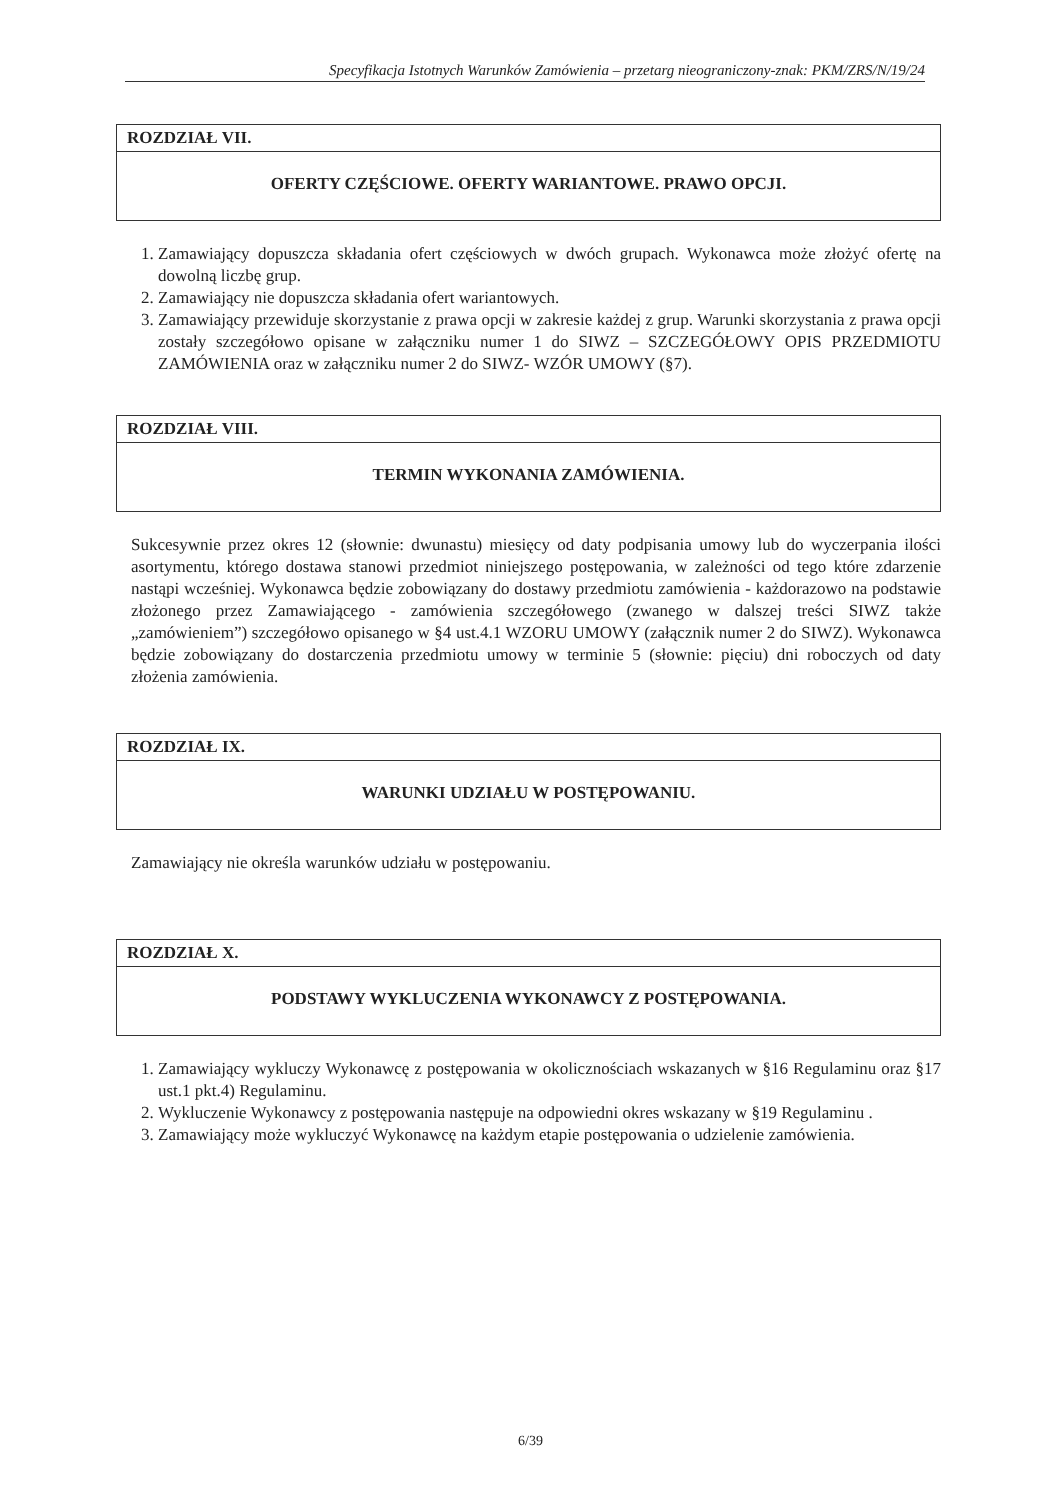Specyfikacja Istotnych Warunków Zamówienia – przetarg nieograniczony-znak: PKM/ZRS/N/19/24
ROZDZIAŁ VII.
OFERTY CZĘŚCIOWE. OFERTY WARIANTOWE. PRAWO OPCJI.
1. Zamawiający dopuszcza składania ofert częściowych w dwóch grupach. Wykonawca może złożyć ofertę na dowolną liczbę grup.
2. Zamawiający nie dopuszcza składania ofert wariantowych.
3. Zamawiający przewiduje skorzystanie z prawa opcji w zakresie każdej z grup. Warunki skorzystania z prawa opcji zostały szczegółowo opisane w załączniku numer 1 do SIWZ – SZCZEGÓŁOWY OPIS PRZEDMIOTU ZAMÓWIENIA oraz w załączniku numer 2 do SIWZ- WZÓR UMOWY (§7).
ROZDZIAŁ VIII.
TERMIN WYKONANIA ZAMÓWIENIA.
Sukcesywnie przez okres 12 (słownie: dwunastu) miesięcy od daty podpisania umowy lub do wyczerpania ilości asortymentu, którego dostawa stanowi przedmiot niniejszego postępowania, w zależności od tego które zdarzenie nastąpi wcześniej. Wykonawca będzie zobowiązany do dostawy przedmiotu zamówienia - każdorazowo na podstawie złożonego przez Zamawiającego - zamówienia szczegółowego (zwanego w dalszej treści SIWZ także „zamówieniem”) szczegółowo opisanego w §4 ust.4.1 WZORU UMOWY (załącznik numer 2 do SIWZ). Wykonawca będzie zobowiązany do dostarczenia przedmiotu umowy w terminie 5 (słownie: pięciu) dni roboczych od daty złożenia zamówienia.
ROZDZIAŁ IX.
WARUNKI UDZIAŁU W POSTĘPOWANIU.
Zamawiający nie określa warunków udziału w postępowaniu.
ROZDZIAŁ X.
PODSTAWY WYKLUCZENIA WYKONAWCY Z POSTĘPOWANIA.
1. Zamawiający wykluczy Wykonawcę z postępowania w okolicznościach wskazanych w §16 Regulaminu oraz §17 ust.1 pkt.4) Regulaminu.
2. Wykluczenie Wykonawcy z postępowania następuje na odpowiedni okres wskazany w §19 Regulaminu .
3. Zamawiający może wykluczyć Wykonawcę na każdym etapie postępowania o udzielenie zamówienia.
6/39